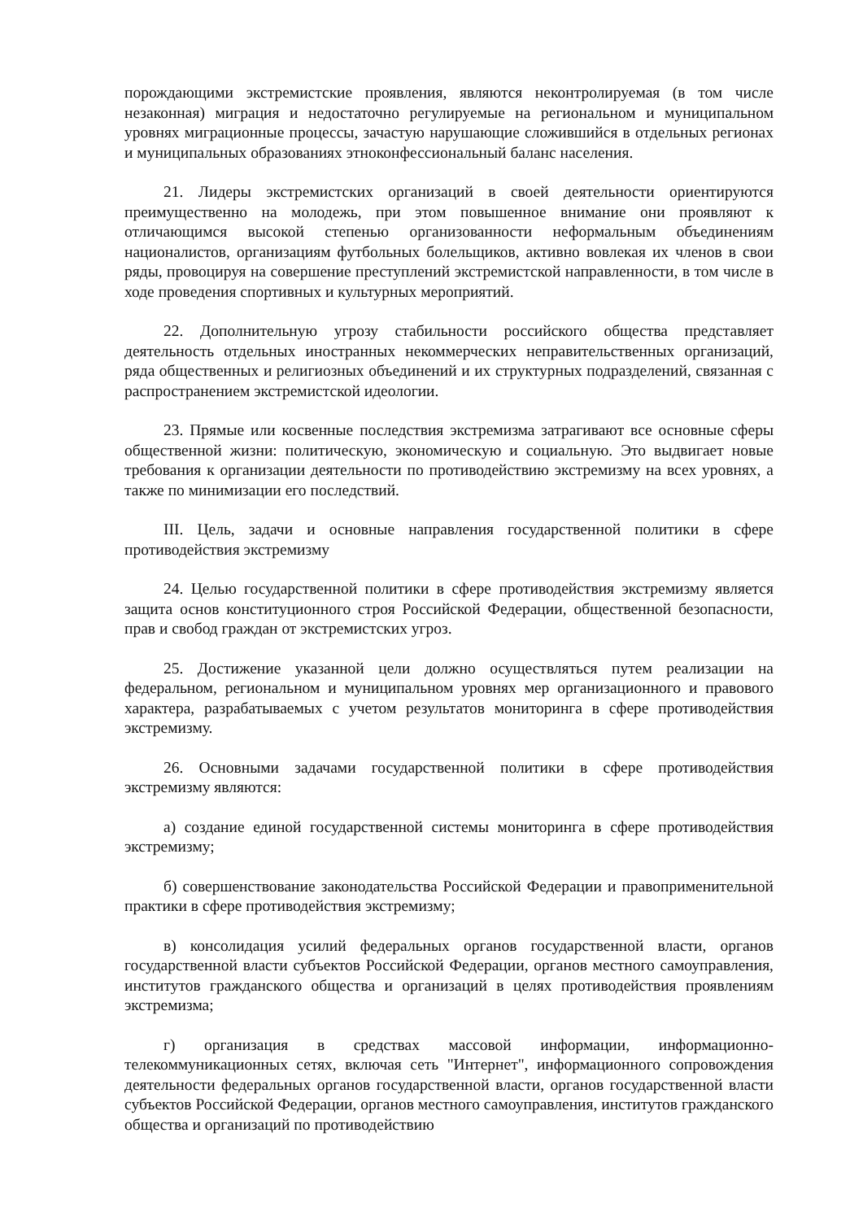порождающими экстремистские проявления, являются неконтролируемая (в том числе незаконная) миграция и недостаточно регулируемые на региональном и муниципальном уровнях миграционные процессы, зачастую нарушающие сложившийся в отдельных регионах и муниципальных образованиях этноконфессиональный баланс населения.
21. Лидеры экстремистских организаций в своей деятельности ориентируются преимущественно на молодежь, при этом повышенное внимание они проявляют к отличающимся высокой степенью организованности неформальным объединениям националистов, организациям футбольных болельщиков, активно вовлекая их членов в свои ряды, провоцируя на совершение преступлений экстремистской направленности, в том числе в ходе проведения спортивных и культурных мероприятий.
22. Дополнительную угрозу стабильности российского общества представляет деятельность отдельных иностранных некоммерческих неправительственных организаций, ряда общественных и религиозных объединений и их структурных подразделений, связанная с распространением экстремистской идеологии.
23. Прямые или косвенные последствия экстремизма затрагивают все основные сферы общественной жизни: политическую, экономическую и социальную. Это выдвигает новые требования к организации деятельности по противодействию экстремизму на всех уровнях, а также по минимизации его последствий.
III. Цель, задачи и основные направления государственной политики в сфере противодействия экстремизму
24. Целью государственной политики в сфере противодействия экстремизму является защита основ конституционного строя Российской Федерации, общественной безопасности, прав и свобод граждан от экстремистских угроз.
25. Достижение указанной цели должно осуществляться путем реализации на федеральном, региональном и муниципальном уровнях мер организационного и правового характера, разрабатываемых с учетом результатов мониторинга в сфере противодействия экстремизму.
26. Основными задачами государственной политики в сфере противодействия экстремизму являются:
а) создание единой государственной системы мониторинга в сфере противодействия экстремизму;
б) совершенствование законодательства Российской Федерации и правоприменительной практики в сфере противодействия экстремизму;
в) консолидация усилий федеральных органов государственной власти, органов государственной власти субъектов Российской Федерации, органов местного самоуправления, институтов гражданского общества и организаций в целях противодействия проявлениям экстремизма;
г) организация в средствах массовой информации, информационно-телекоммуникационных сетях, включая сеть "Интернет", информационного сопровождения деятельности федеральных органов государственной власти, органов государственной власти субъектов Российской Федерации, органов местного самоуправления, институтов гражданского общества и организаций по противодействию